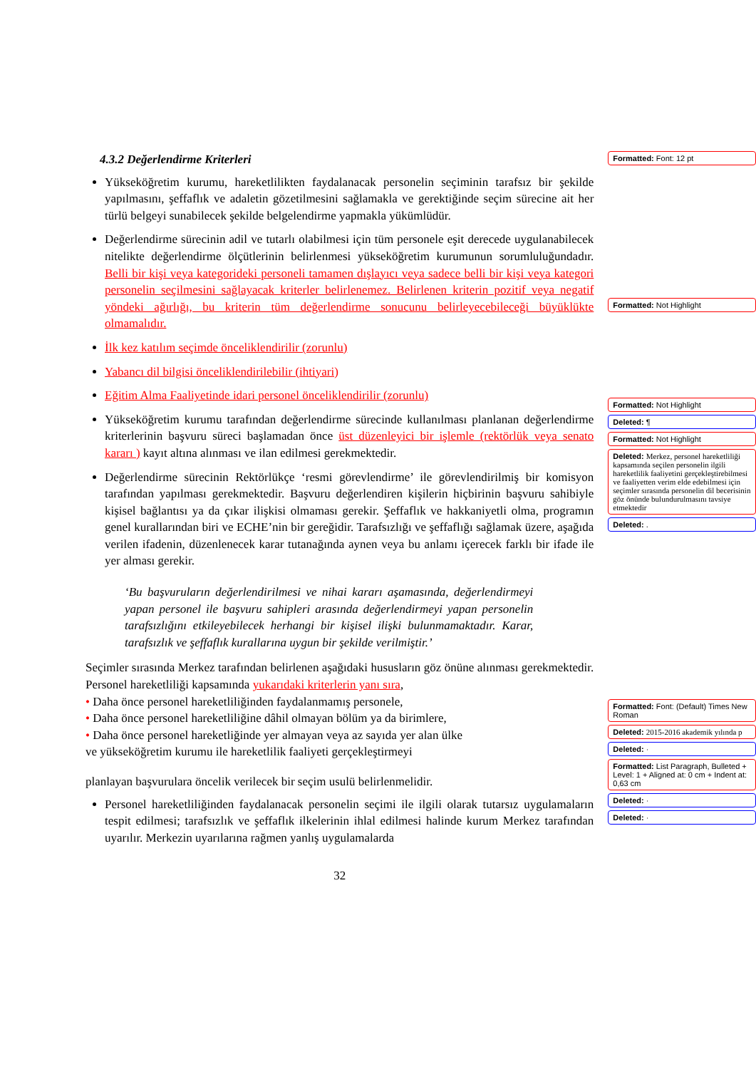4.3.2 Değerlendirme Kriterleri
Yükseköğretim kurumu, hareketlilikten faydalanacak personelin seçiminin tarafsız bir şekilde yapılmasını, şeffaflık ve adaletin gözetilmesini sağlamakla ve gerektiğinde seçim sürecine ait her türlü belgeyi sunabilecek şekilde belgelendirme yapmakla yükümlüdür.
Değerlendirme sürecinin adil ve tutarlı olabilmesi için tüm personele eşit derecede uygulanabilecek nitelikte değerlendirme ölçütlerinin belirlenmesi yükseköğretim kurumunun sorumluluğundadır. Belli bir kişi veya kategorideki personeli tamamen dışlayıcı veya sadece belli bir kişi veya kategori personelin seçilmesini sağlayacak kriterler belirlenemez. Belirlenen kriterin pozitif veya negatif yöndeki ağırlığı, bu kriterin tüm değerlendirme sonucunu belirleyecebileceği büyüklükte olmamalıdır.
İlk kez katılım seçimde önceliklendirilir (zorunlu)
Yabancı dil bilgisi önceliklendirilebilir (ihtiyari)
Eğitim Alma Faaliyetinde idari personel önceliklendirilir (zorunlu)
Yükseköğretim kurumu tarafından değerlendirme sürecinde kullanılması planlanan değerlendirme kriterlerinin başvuru süreci başlamadan önce üst düzenleyici bir işlemle (rektörlük veya senato kararı ) kayıt altına alınması ve ilan edilmesi gerekmektedir.
Değerlendirme sürecinin Rektörlükçe ‘resmi görevlendirme’ ile görevlendirilmiş bir komisyon tarafından yapılması gerekmektedir. Başvuru değerlendiren kişilerin hiçbirinin başvuru sahibiyle kişisel bağlantısı ya da çıkar ilişkisi olmaması gerekir. Şeffaflık ve hakkaniyetli olma, programın genel kurallarından biri ve ECHE’nin bir gereğidir. Tarafsızlığı ve şeffaflığı sağlamak üzere, aşağıda verilen ifadenin, düzenlenecek karar tutanağında aynen veya bu anlamı içerecek farklı bir ifade ile yer alması gerekir.
‘Bu başvuruların değerlendirilmesi ve nihai kararı aşamasında, değerlendirmeyi yapan personel ile başvuru sahipleri arasında değerlendirmeyi yapan personelin tarafsızlığını etkileyebilecek herhangi bir kişisel ilişki bulunmamaktadır. Karar, tarafsızlık ve şeffaflık kurallarına uygun bir şekilde verilmiştir.’
Seçimler sırasında Merkez tarafından belirlenen aşağıdaki hususların göz önüne alınması gerekmektedir. Personel hareketliliği kapsamında yukarıdaki kriterlerin yanı sıra,
• Daha önce personel hareketliliğinden faydalanmamış personele,
• Daha önce personel hareketliliğine dâhil olmayan bölüm ya da birimlere,
• Daha önce personel hareketliğinde yer almayan veya az sayıda yer alan ülke
ve yükseköğretim kurumu ile hareketlilik faaliyeti gerçekleştirmeyi
planlayan başvurulara öncelik verilecek bir seçim usulü belirlenmelidir.
Personel hareketliliğinden faydalanacak personelin seçimi ile ilgili olarak tutarsız uygulamaların tespit edilmesi; tarafsızlık ve şeffaflık ilkelerinin ihlal edilmesi halinde kurum Merkez tarafından uyarılır. Merkezin uyarılarına rağmen yanlış uygulamalarda
32
Formatted: Font: 12 pt
Formatted: Not Highlight
Formatted: Not Highlight
Deleted: ¶
Formatted: Not Highlight
Deleted: Merkez, personel hareketliliği kapsamında seçilen personelin ilgili hareketlilik faaliyetini gerçekleştirebilmesi ve faaliyetten verim elde edebilmesi için seçimler sırasında personelin dil becerisinin göz önünde bulundurulmasını tavsiye etmektedir
Deleted: .
Formatted: Font: (Default) Times New Roman
Deleted: 2015-2016 akademik yılında p
Deleted: ·
Formatted: List Paragraph, Bulleted + Level: 1 + Aligned at: 0 cm + Indent at: 0,63 cm
Deleted: ·
Deleted: ·